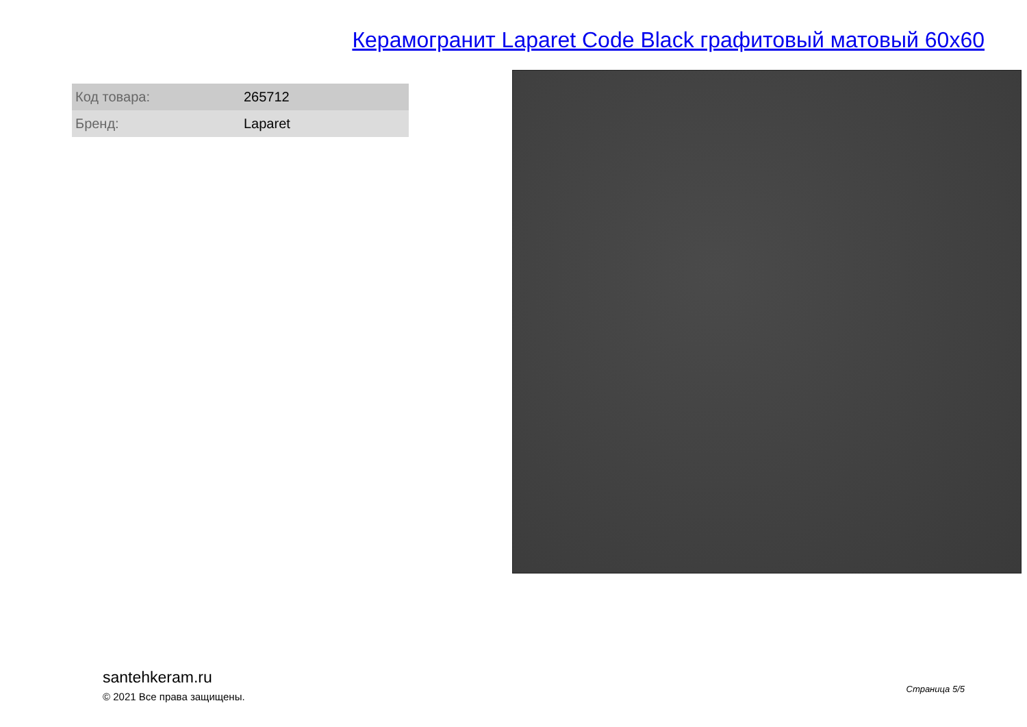Керамогранит Laparet Code Black графитовый матовый 60x60
| Код товара: | 265712 |
| Бренд: | Laparet |
santehkeram.ru
© 2021 Все права защищены.
Страница 5/5